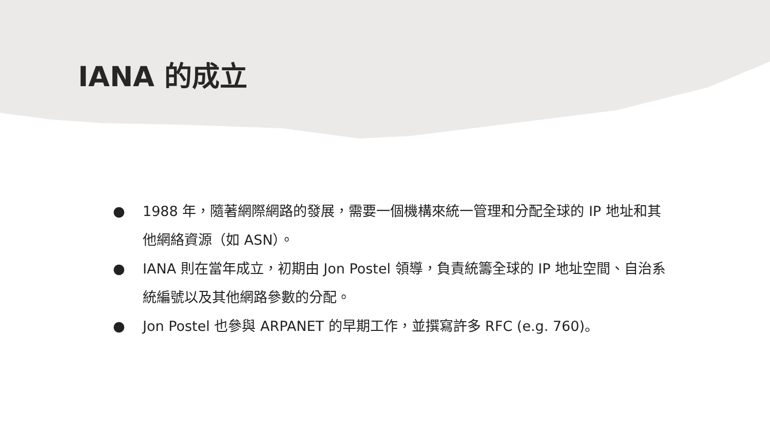IANA 的成立
● 1988 年，隨著網際網路的發展，需要一個機構來統一管理和分配全球的 IP 地址和其他網絡資源（如 ASN）。
● IANA 則在當年成立，初期由 Jon Postel 領導，負責統籌全球的 IP 地址空間、自治系統編號以及其他網路參數的分配。
● Jon Postel 也參與 ARPANET 的早期工作，並撰寫許多 RFC (e.g. 760)。